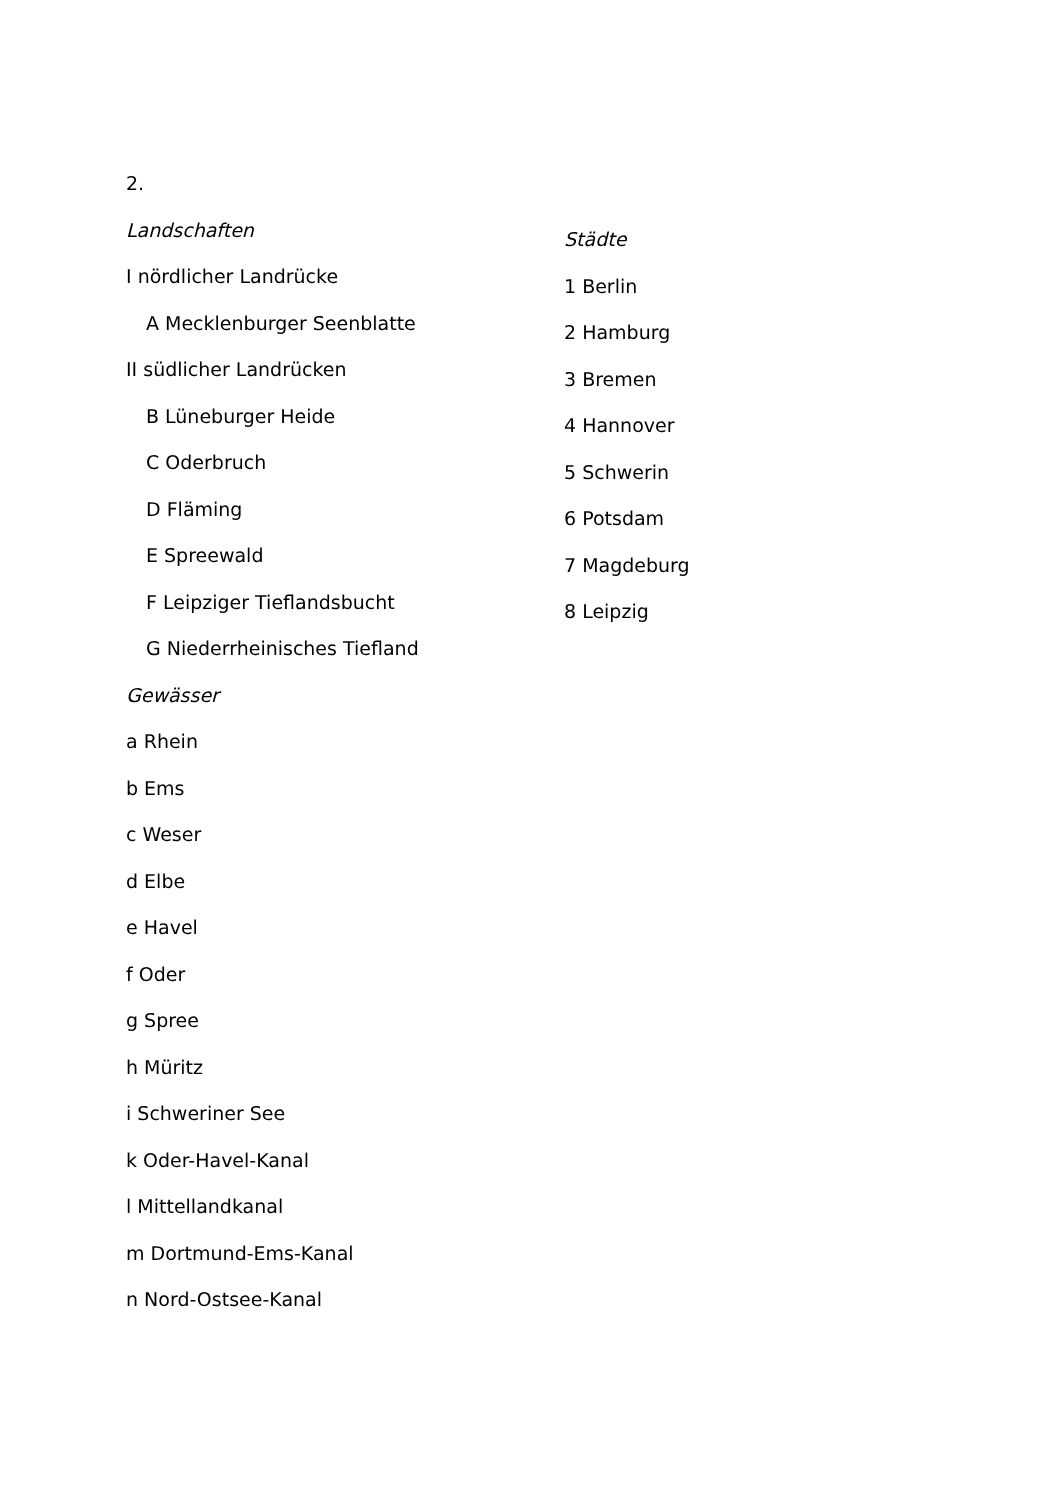2.
Landschaften
I nördlicher Landrücke
A Mecklenburger Seenblatte
II südlicher Landrücken
B Lüneburger Heide
C Oderbruch
D Fläming
E Spreewald
F Leipziger Tieflandsbucht
G Niederrheinisches Tiefland
Gewässer
a Rhein
b Ems
c Weser
d Elbe
e Havel
f Oder
g Spree
h Müritz
i Schweriner See
k Oder-Havel-Kanal
l Mittellandkanal
m Dortmund-Ems-Kanal
n Nord-Ostsee-Kanal
Städte
1 Berlin
2 Hamburg
3 Bremen
4 Hannover
5 Schwerin
6 Potsdam
7 Magdeburg
8 Leipzig